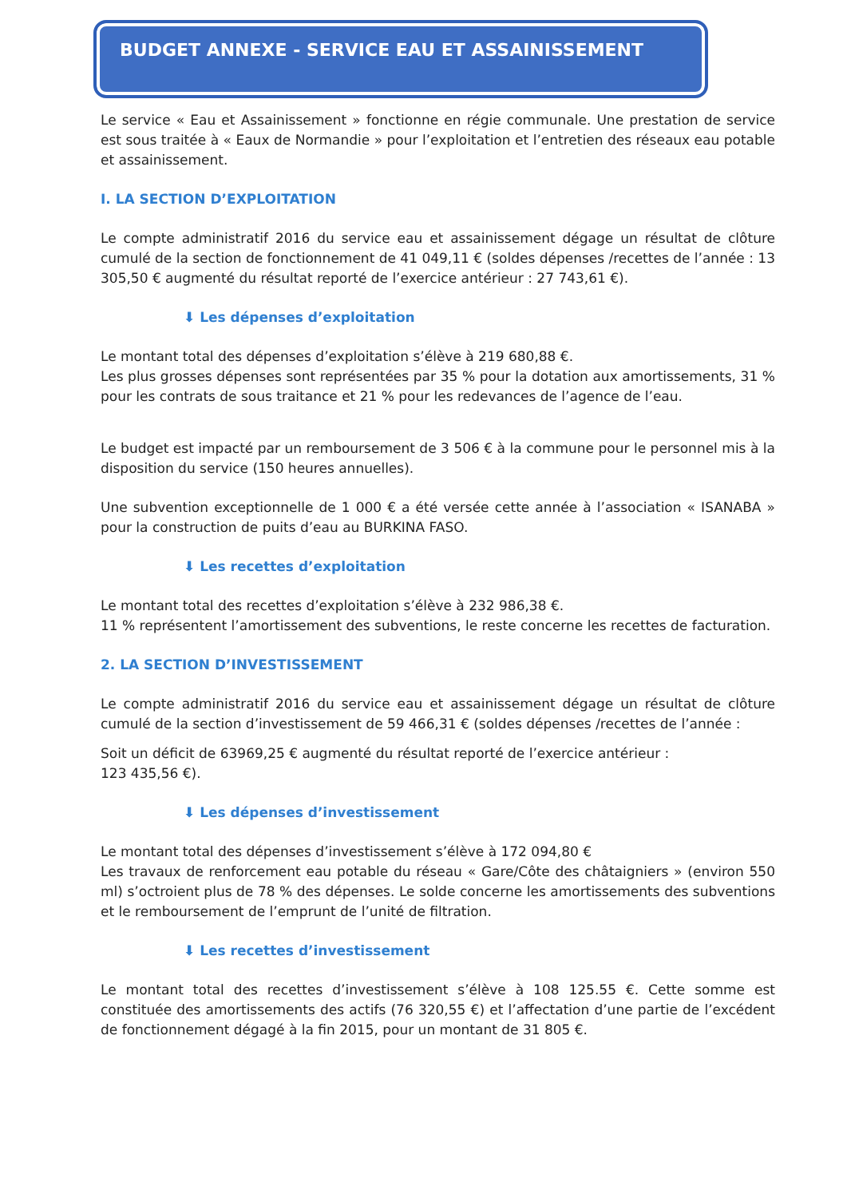BUDGET ANNEXE - SERVICE EAU ET ASSAINISSEMENT
Le service « Eau et Assainissement » fonctionne en régie communale. Une prestation de service est sous traitée à « Eaux de Normandie » pour l’exploitation et l’entretien des réseaux eau potable et assainissement.
I. LA SECTION D’EXPLOITATION
Le compte administratif 2016 du service eau et assainissement dégage un résultat de clôture cumulé de la section de fonctionnement de 41 049,11 € (soldes dépenses /recettes de l’année : 13 305,50 € augmenté du résultat reporté de l’exercice antérieur : 27 743,61 €).
⬇ Les dépenses d’exploitation
Le montant total des dépenses d’exploitation s’élève à 219 680,88 €.
Les plus grosses dépenses sont représentées par 35 % pour la dotation aux amortissements, 31 % pour les contrats de sous traitance et 21 % pour les redevances de l’agence de l’eau.
Le budget est impacté par un remboursement de 3 506 € à la commune pour le personnel mis à la disposition du service (150 heures annuelles).
Une subvention exceptionnelle de 1 000 € a été versée cette année à l’association « ISANABA » pour la construction de puits d’eau au BURKINA FASO.
⬇ Les recettes d’exploitation
Le montant total des recettes d’exploitation s’élève à 232 986,38 €.
11 % représentent l’amortissement des subventions, le reste concerne les recettes de facturation.
2. LA SECTION D’INVESTISSEMENT
Le compte administratif 2016 du service eau et assainissement dégage un résultat de clôture cumulé de la section d’investissement de 59 466,31 € (soldes dépenses /recettes de l’année :
Soit un déficit de 63969,25 € augmenté du résultat reporté de l’exercice antérieur :
123 435,56 €).
⬇ Les dépenses d’investissement
Le montant total des dépenses d’investissement s’élève à 172 094,80 €
Les travaux de renforcement eau potable du réseau « Gare/Côte des châtaigniers » (environ 550 ml) s’octroient plus de 78 % des dépenses. Le solde concerne les amortissements des subventions et le remboursement de l’emprunt de l’unité de filtration.
⬇ Les recettes d’investissement
Le montant total des recettes d’investissement s’élève à 108 125.55 €. Cette somme est constituée des amortissements des actifs (76 320,55 €) et l’affectation d’une partie de l’excédent de fonctionnement dégagé à la fin 2015, pour un montant de 31 805 €.